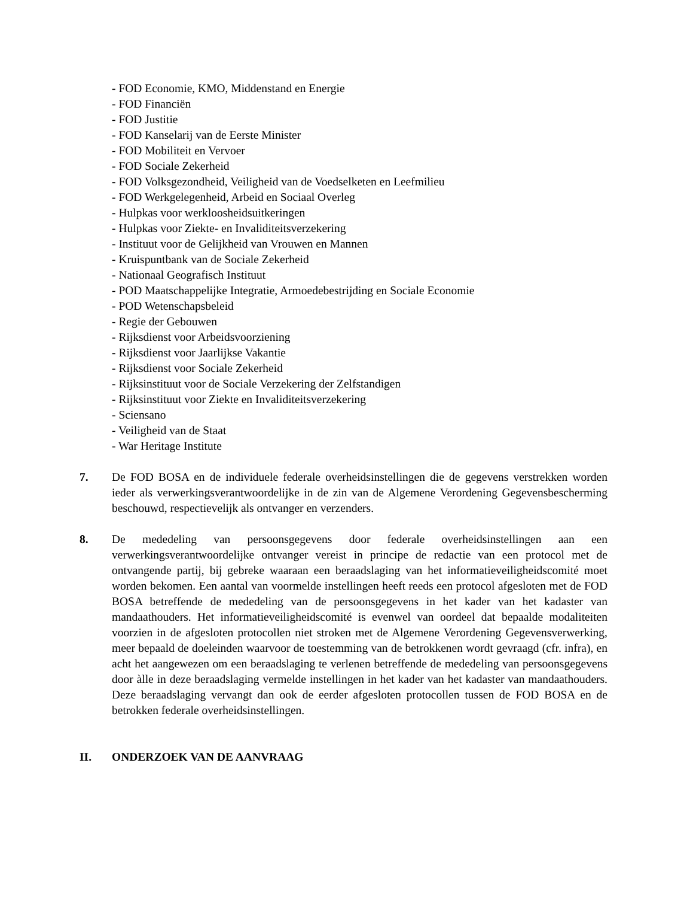- FOD Economie, KMO, Middenstand en Energie
- FOD Financiën
- FOD Justitie
- FOD Kanselarij van de Eerste Minister
- FOD Mobiliteit en Vervoer
- FOD Sociale Zekerheid
- FOD Volksgezondheid, Veiligheid van de Voedselketen en Leefmilieu
- FOD Werkgelegenheid, Arbeid en Sociaal Overleg
- Hulpkas voor werkloosheidsuitkeringen
- Hulpkas voor Ziekte- en Invaliditeitsverzekering
- Instituut voor de Gelijkheid van Vrouwen en Mannen
- Kruispuntbank van de Sociale Zekerheid
- Nationaal Geografisch Instituut
- POD Maatschappelijke Integratie, Armoedebestrijding en Sociale Economie
- POD Wetenschapsbeleid
- Regie der Gebouwen
- Rijksdienst voor Arbeidsvoorziening
- Rijksdienst voor Jaarlijkse Vakantie
- Rijksdienst voor Sociale Zekerheid
- Rijksinstituut voor de Sociale Verzekering der Zelfstandigen
- Rijksinstituut voor Ziekte en Invaliditeitsverzekering
- Sciensano
- Veiligheid van de Staat
- War Heritage Institute
7. De FOD BOSA en de individuele federale overheidsinstellingen die de gegevens verstrekken worden ieder als verwerkingsverantwoordelijke in de zin van de Algemene Verordening Gegevensbescherming beschouwd, respectievelijk als ontvanger en verzenders.
8. De mededeling van persoonsgegevens door federale overheidsinstellingen aan een verwerkingsverantwoordelijke ontvanger vereist in principe de redactie van een protocol met de ontvangende partij, bij gebreke waaraan een beraadslaging van het informatieveiligheidscomité moet worden bekomen. Een aantal van voormelde instellingen heeft reeds een protocol afgesloten met de FOD BOSA betreffende de mededeling van de persoonsgegevens in het kader van het kadaster van mandaathouders. Het informatieveiligheidscomité is evenwel van oordeel dat bepaalde modaliteiten voorzien in de afgesloten protocollen niet stroken met de Algemene Verordening Gegevensverwerking, meer bepaald de doeleinden waarvoor de toestemming van de betrokkenen wordt gevraagd (cfr. infra), en acht het aangewezen om een beraadslaging te verlenen betreffende de mededeling van persoonsgegevens door àlle in deze beraadslaging vermelde instellingen in het kader van het kadaster van mandaathouders. Deze beraadslaging vervangt dan ook de eerder afgesloten protocollen tussen de FOD BOSA en de betrokken federale overheidsinstellingen.
II. ONDERZOEK VAN DE AANVRAAG